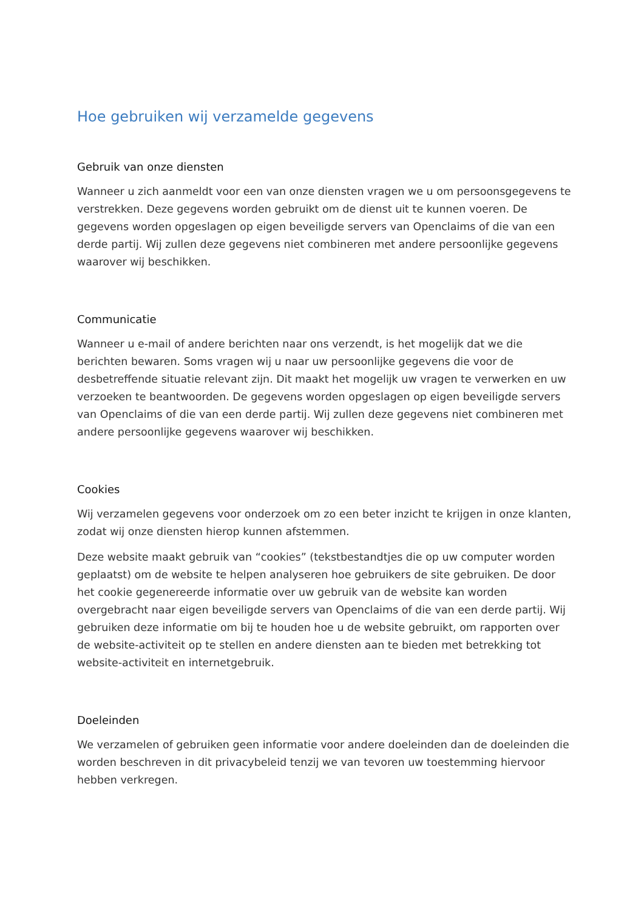Hoe gebruiken wij verzamelde gegevens
Gebruik van onze diensten
Wanneer u zich aanmeldt voor een van onze diensten vragen we u om persoonsgegevens te verstrekken. Deze gegevens worden gebruikt om de dienst uit te kunnen voeren. De gegevens worden opgeslagen op eigen beveiligde servers van Openclaims of die van een derde partij. Wij zullen deze gegevens niet combineren met andere persoonlijke gegevens waarover wij beschikken.
Communicatie
Wanneer u e-mail of andere berichten naar ons verzendt, is het mogelijk dat we die berichten bewaren. Soms vragen wij u naar uw persoonlijke gegevens die voor de desbetreffende situatie relevant zijn. Dit maakt het mogelijk uw vragen te verwerken en uw verzoeken te beantwoorden. De gegevens worden opgeslagen op eigen beveiligde servers van Openclaims of die van een derde partij. Wij zullen deze gegevens niet combineren met andere persoonlijke gegevens waarover wij beschikken.
Cookies
Wij verzamelen gegevens voor onderzoek om zo een beter inzicht te krijgen in onze klanten, zodat wij onze diensten hierop kunnen afstemmen.
Deze website maakt gebruik van “cookies” (tekstbestandtjes die op uw computer worden geplaatst) om de website te helpen analyseren hoe gebruikers de site gebruiken. De door het cookie gegenereerde informatie over uw gebruik van de website kan worden overgebracht naar eigen beveiligde servers van Openclaims of die van een derde partij. Wij gebruiken deze informatie om bij te houden hoe u de website gebruikt, om rapporten over de website-activiteit op te stellen en andere diensten aan te bieden met betrekking tot website-activiteit en internetgebruik.
Doeleinden
We verzamelen of gebruiken geen informatie voor andere doeleinden dan de doeleinden die worden beschreven in dit privacybeleid tenzij we van tevoren uw toestemming hiervoor hebben verkregen.